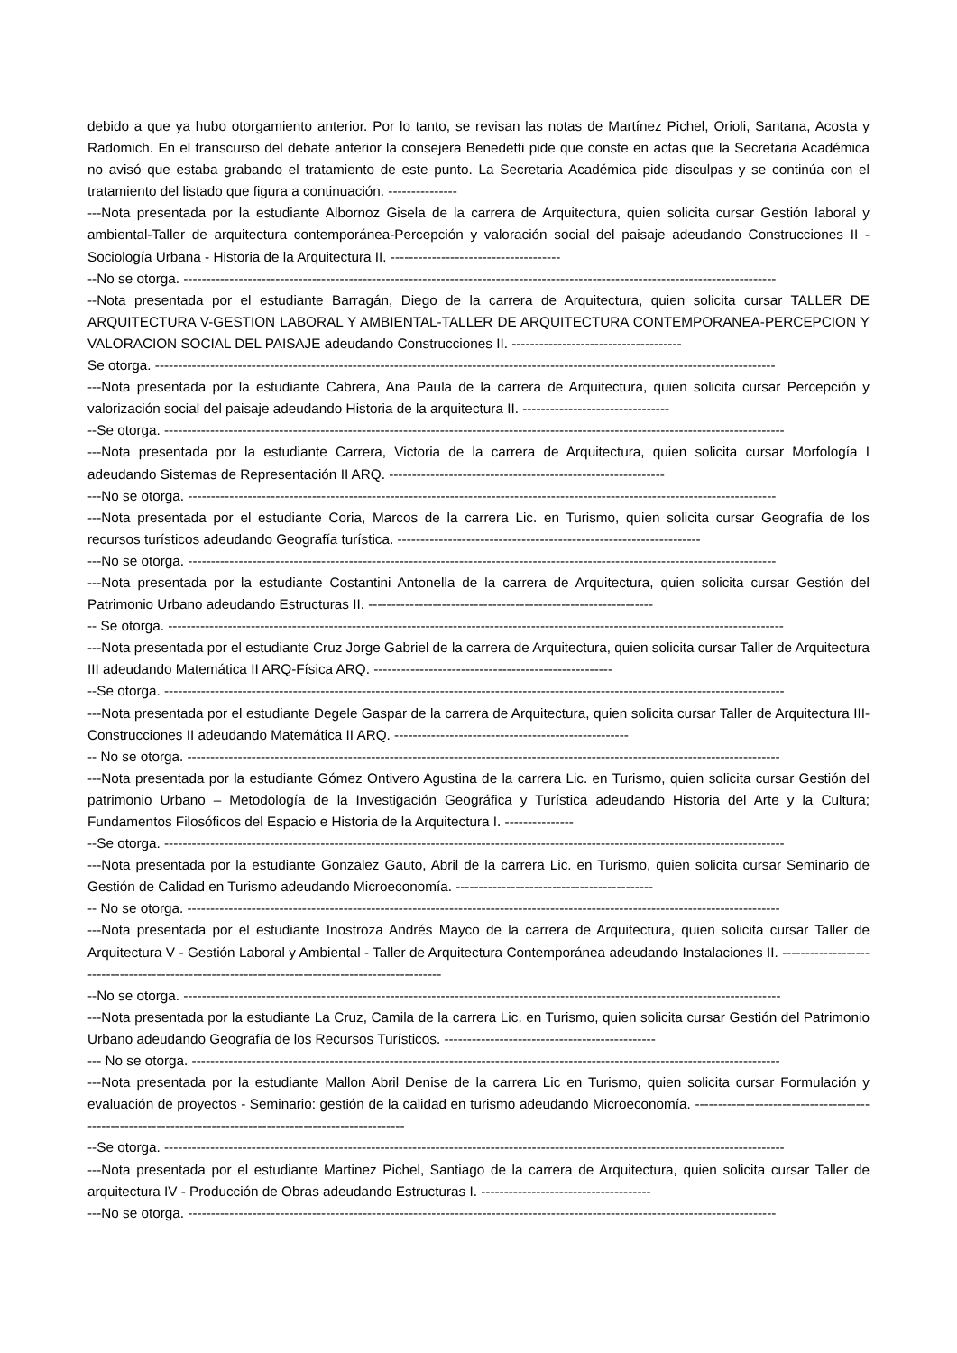debido a que ya hubo otorgamiento anterior. Por lo tanto, se revisan las notas de Martínez Pichel, Orioli, Santana, Acosta y Radomich. En el transcurso del debate anterior la consejera Benedetti pide que conste en actas que la Secretaria Académica no avisó que estaba grabando el tratamiento de este punto. La Secretaria Académica pide disculpas y se continúa con el tratamiento del listado que figura a continuación. ---------------
---Nota presentada por la estudiante Albornoz Gisela de la carrera de Arquitectura, quien solicita cursar Gestión laboral y ambiental-Taller de arquitectura contemporánea-Percepción y valoración social del paisaje adeudando Construcciones II - Sociología Urbana - Historia de la Arquitectura II. -------------------------------------
--No se otorga. ---------------------------------------------------------------------------------------------------------------------------------
--Nota presentada por el estudiante Barragán, Diego de la carrera de Arquitectura, quien solicita cursar TALLER DE ARQUITECTURA V-GESTION LABORAL Y AMBIENTAL-TALLER DE ARQUITECTURA CONTEMPORANEA-PERCEPCION Y VALORACION SOCIAL DEL PAISAJE adeudando Construcciones II. -------------------------------------
Se otorga. ---------------------------------------------------------------------------------------------------------------------------------------
---Nota presentada por la estudiante Cabrera, Ana Paula de la carrera de Arquitectura, quien solicita cursar Percepción y valorización social del paisaje adeudando Historia de la arquitectura II. --------------------------------
--Se otorga. ---------------------------------------------------------------------------------------------------------------------------------------
---Nota presentada por la estudiante Carrera, Victoria de la carrera de Arquitectura, quien solicita cursar Morfología I adeudando Sistemas de Representación II ARQ. ------------------------------------------------------------
---No se otorga. --------------------------------------------------------------------------------------------------------------------------------
---Nota presentada por el estudiante Coria, Marcos de la carrera Lic. en Turismo, quien solicita cursar Geografía de los recursos turísticos adeudando Geografía turística. ------------------------------------------------------------------
---No se otorga. --------------------------------------------------------------------------------------------------------------------------------
---Nota presentada por la estudiante Costantini Antonella de la carrera de Arquitectura, quien solicita cursar Gestión del Patrimonio Urbano adeudando Estructuras II. --------------------------------------------------------------
-- Se otorga. --------------------------------------------------------------------------------------------------------------------------------------
---Nota presentada por el estudiante Cruz Jorge Gabriel de la carrera de Arquitectura, quien solicita cursar Taller de Arquitectura III adeudando Matemática II ARQ-Física ARQ. ----------------------------------------------------
--Se otorga. ---------------------------------------------------------------------------------------------------------------------------------------
---Nota presentada por el estudiante Degele Gaspar de la carrera de Arquitectura, quien solicita cursar Taller de Arquitectura III-Construcciones II adeudando Matemática II ARQ. ---------------------------------------------------
-- No se otorga. ---------------------------------------------------------------------------------------------------------------------------------
---Nota presentada por la estudiante Gómez Ontivero Agustina de la carrera Lic. en Turismo, quien solicita cursar Gestión del patrimonio Urbano – Metodología de la Investigación Geográfica y Turística adeudando Historia del Arte y la Cultura; Fundamentos Filosóficos del Espacio e Historia de la Arquitectura I. ---------------
--Se otorga. ---------------------------------------------------------------------------------------------------------------------------------------
---Nota presentada por la estudiante Gonzalez Gauto, Abril de la carrera Lic. en Turismo, quien solicita cursar Seminario de Gestión de Calidad en Turismo adeudando Microeconomía. -------------------------------------------
-- No se otorga. ---------------------------------------------------------------------------------------------------------------------------------
---Nota presentada por el estudiante Inostroza Andrés Mayco de la carrera de Arquitectura, quien solicita cursar Taller de Arquitectura V - Gestión Laboral y Ambiental - Taller de Arquitectura Contemporánea adeudando Instalaciones II. ------------------------------------------------------------------------------------------------
--No se otorga. ----------------------------------------------------------------------------------------------------------------------------------
---Nota presentada por la estudiante La Cruz, Camila de la carrera Lic. en Turismo, quien solicita cursar Gestión del Patrimonio Urbano adeudando Geografía de los Recursos Turísticos. ----------------------------------------------
--- No se otorga. --------------------------------------------------------------------------------------------------------------------------------
---Nota presentada por la estudiante Mallon Abril Denise de la carrera Lic en Turismo, quien solicita cursar Formulación y evaluación de proyectos - Seminario: gestión de la calidad en turismo adeudando Microeconomía. -----------------------------------------------------------------------------------------------------------
--Se otorga. ---------------------------------------------------------------------------------------------------------------------------------------
---Nota presentada por el estudiante Martinez Pichel, Santiago de la carrera de Arquitectura, quien solicita cursar Taller de arquitectura IV - Producción de Obras adeudando Estructuras I. -------------------------------------
---No se otorga. --------------------------------------------------------------------------------------------------------------------------------